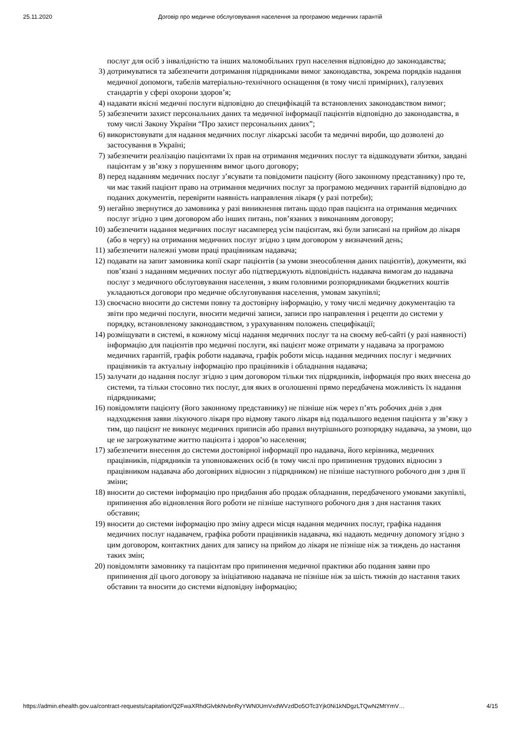25.11.2020 Договір про медичне обслуговування населення за програмою медичних гарантій
послуг для осіб з інвалідністю та інших маломобільних груп населення відповідно до законодавства;
3) дотримуватися та забезпечити дотримання підрядниками вимог законодавства, зокрема порядків надання медичної допомоги, табелів матеріально-технічного оснащення (в тому числі примірних), галузевих стандартів у сфері охорони здоров’я;
4) надавати якісні медичні послуги відповідно до специфікацій та встановлених законодавством вимог;
5) забезпечити захист персональних даних та медичної інформації пацієнтів відповідно до законодавства, в тому числі Закону України “Про захист персональних даних”;
6) використовувати для надання медичних послуг лікарські засоби та медичні вироби, що дозволені до застосування в Україні;
7) забезпечити реалізацію пацієнтами їх прав на отримання медичних послуг та відшкодувати збитки, завдані пацієнтам у зв’язку з порушенням вимог цього договору;
8) перед наданням медичних послуг з’ясувати та повідомити пацієнту (його законному представнику) про те, чи має такий пацієнт право на отримання медичних послуг за програмою медичних гарантій відповідно до поданих документів, перевірити наявність направлення лікаря (у разі потреби);
9) негайно звернутися до замовника у разі виникнення питань щодо прав пацієнта на отримання медичних послуг згідно з цим договором або інших питань, пов’язаних з виконанням договору;
10) забезпечити надання медичних послуг насамперед усім пацієнтам, які були записані на прийом до лікаря (або в чергу) на отримання медичних послуг згідно з цим договором у визначений день;
11) забезпечити належні умови праці працівникам надавача;
12) подавати на запит замовника копії скарг пацієнтів (за умови знеособлення даних пацієнтів), документи, які пов’язані з наданням медичних послуг або підтверджують відповідність надавача вимогам до надавача послуг з медичного обслуговування населення, з яким головними розпорядниками бюджетних коштів укладаються договори про медичне обслуговування населення, умовам закупівлі;
13) своєчасно вносити до системи повну та достовірну інформацію, у тому числі медичну документацію та звіти про медичні послуги, вносити медичні записи, записи про направлення і рецепти до системи у порядку, встановленому законодавством, з урахуванням положень специфікації;
14) розміщувати в системі, в кожному місці надання медичних послуг та на своєму веб-сайті (у разі наявності) інформацію для пацієнтів про медичні послуги, які пацієнт може отримати у надавача за програмою медичних гарантій, графік роботи надавача, графік роботи місць надання медичних послуг і медичних працівників та актуальну інформацію про працівників і обладнання надавача;
15) залучати до надання послуг згідно з цим договором тільки тих підрядників, інформація про яких внесена до системи, та тільки стосовно тих послуг, для яких в оголошенні прямо передбачена можливість їх надання підрядниками;
16) повідомляти пацієнту (його законному представнику) не пізніше ніж через п’ять робочих днів з дня надходження заяви лікуючого лікаря про відмову такого лікаря від подальшого ведення пацієнта у зв’язку з тим, що пацієнт не виконує медичних приписів або правил внутрішнього розпорядку надавача, за умови, що це не загрожуватиме життю пацієнта і здоров’ю населення;
17) забезпечити внесення до системи достовірної інформації про надавача, його керівника, медичних працівників, підрядників та уповноважених осіб (в тому числі про припинення трудових відносин з працівником надавача або договірних відносин з підрядником) не пізніше наступного робочого дня з дня її зміни;
18) вносити до системи інформацію про придбання або продаж обладнання, передбаченого умовами закупівлі, припинення або відновлення його роботи не пізніше наступного робочого дня з дня настання таких обставин;
19) вносити до системи інформацію про зміну адреси місця надання медичних послуг, графіка надання медичних послуг надавачем, графіка роботи працівників надавача, які надають медичну допомогу згідно з цим договором, контактних даних для запису на прийом до лікаря не пізніше ніж за тиждень до настання таких змін;
20) повідомляти замовнику та пацієнтам про припинення медичної практики або подання заяви про припинення дії цього договору за ініціативою надавача не пізніше ніж за шість тижнів до настання таких обставин та вносити до системи відповідну інформацію;
https://admin.ehealth.gov.ua/contract-requests/capitation/Q2FwaXRhdGlvbkNvbnRyYWN0UmVxdWVzdDo5OTc3Yjk0Ni1kNDgzLTQwN2MtYmV… 4/15